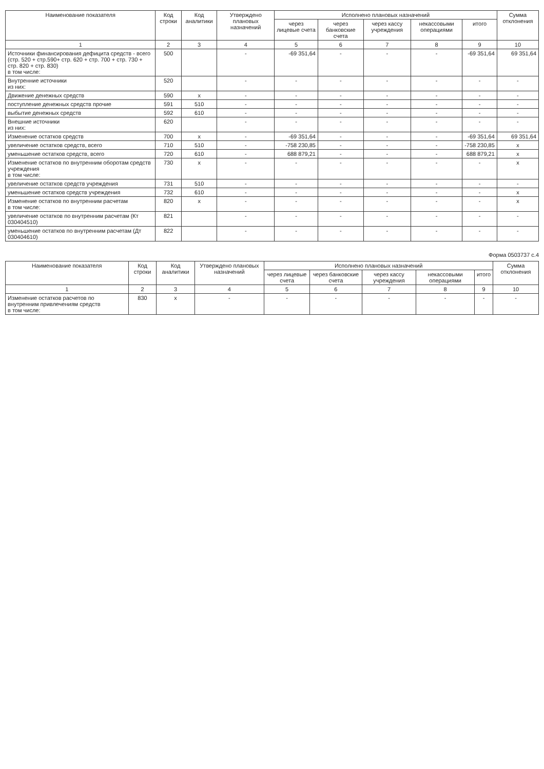| Наименование показателя | Код строки | Код аналитики | Утверждено плановых назначений | Исполнено плановых назначений | | | | | Сумма отклонения |
| --- | --- | --- | --- | --- | --- | --- | --- | --- | --- |
| | | | | через лицевые счета | через банковские счета | через кассу учреждения | некассовыми операциями | итого | |
| 1 | 2 | 3 | 4 | 5 | 6 | 7 | 8 | 9 | 10 |
| Источники финансирования дефицита средств - всего (стр. 520 + стр.590+ стр. 620 + стр. 700 + стр. 730 + стр. 820 + стр. 830) в том числе: | 500 | | - | -69 351,64 | - | - | - | -69 351,64 | 69 351,64 |
| Внутренние источники из них: | 520 | | - | - | - | - | - | - | - |
| Движение денежных средств | 590 | x | - | - | - | - | - | - | - |
| поступление денежных средств прочие | 591 | 510 | - | - | - | - | - | - | - |
| выбытие денежных средств | 592 | 610 | - | - | - | - | - | - | - |
| Внешние источники из них: | 620 | | - | - | - | - | - | - | - |
| Изменение остатков средств | 700 | x | - | -69 351,64 | - | - | - | -69 351,64 | 69 351,64 |
| увеличение остатков средств, всего | 710 | 510 | - | -758 230,85 | - | - | - | -758 230,85 | x |
| уменьшение остатков средств, всего | 720 | 610 | - | 688 879,21 | - | - | - | 688 879,21 | x |
| Изменение остатков по внутренним оборотам средств учреждения в том числе: | 730 | x | - | - | - | - | - | - | x |
| увеличение остатков средств учреждения | 731 | 510 | - | - | - | - | - | - | - |
| уменьшение остатков средств учреждения | 732 | 610 | - | - | - | - | - | - | x |
| Изменение остатков по внутренним расчетам в том числе: | 820 | x | - | - | - | - | - | - | x |
| увеличение остатков по внутренним расчетам (Кт 030404510) | 821 | | - | - | - | - | - | - | - |
| уменьшение остатков по внутренним расчетам (Дт 030404610) | 822 | | - | - | - | - | - | - | - |
Форма 0503737 с.4
| Наименование показателя | Код строки | Код аналитики | Утверждено плановых назначений | Исполнено плановых назначений | | | | | Сумма отклонения |
| --- | --- | --- | --- | --- | --- | --- | --- | --- | --- |
| | | | | через лицевые счета | через банковские счета | через кассу учреждения | некассовыми операциями | итого | |
| 1 | 2 | 3 | 4 | 5 | 6 | 7 | 8 | 9 | 10 |
| Изменение остатков расчетов по внутренним привлечениям средств в том числе: | 830 | x | - | - | - | - | - | - | - |